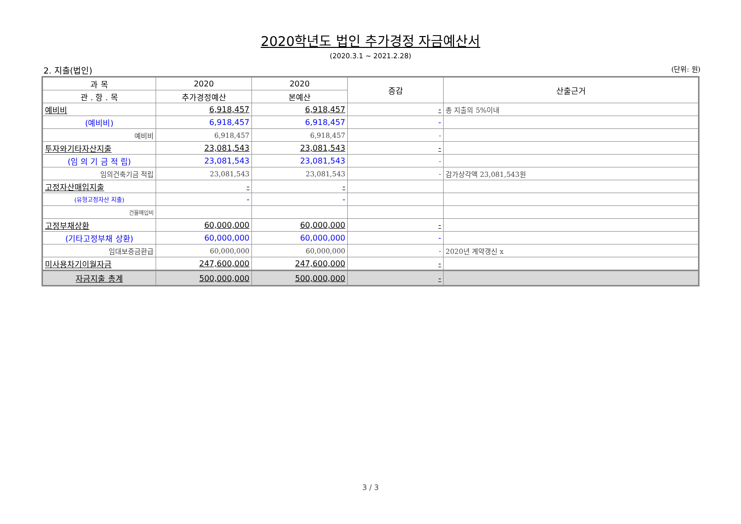2020학년도 법인 추가경정 자금예산서
(2020.3.1 ~ 2021.2.28)
2. 지출(법인) (단위: 원)
| 과 목 | 2020 | 2020 | 증감 | 산출근거 |
| --- | --- | --- | --- | --- |
| 관 . 항 . 목 | 추가경정예산 | 본예산 | | |
| 예비비 | 6,918,457 | 6,918,457 | - | 총 지출의 5%이내 |
| (예비비) | 6,918,457 | 6,918,457 | - | |
| 예비비 | 6,918,457 | 6,918,457 | - | |
| 투자와기타자산지출 | 23,081,543 | 23,081,543 | - | |
| (임 의 기 금 적 립) | 23,081,543 | 23,081,543 | - | |
| 임의건축기금 적립 | 23,081,543 | 23,081,543 | - | 감가상각액 23,081,543원 |
| 고정자산매입지출 | - | - | | |
| (유형고정자산 지출) | - | - | | |
| 건물매입비 | | | | |
| 고정부채상환 | 60,000,000 | 60,000,000 | - | |
| (기타고정부채 상환) | 60,000,000 | 60,000,000 | - | |
| 임대보증금환급 | 60,000,000 | 60,000,000 | - | 2020년 계약갱신 x |
| 미사용차기이월자금 | 247,600,000 | 247,600,000 | - | |
| 자금지출 총계 | 500,000,000 | 500,000,000 | - | |
3 / 3